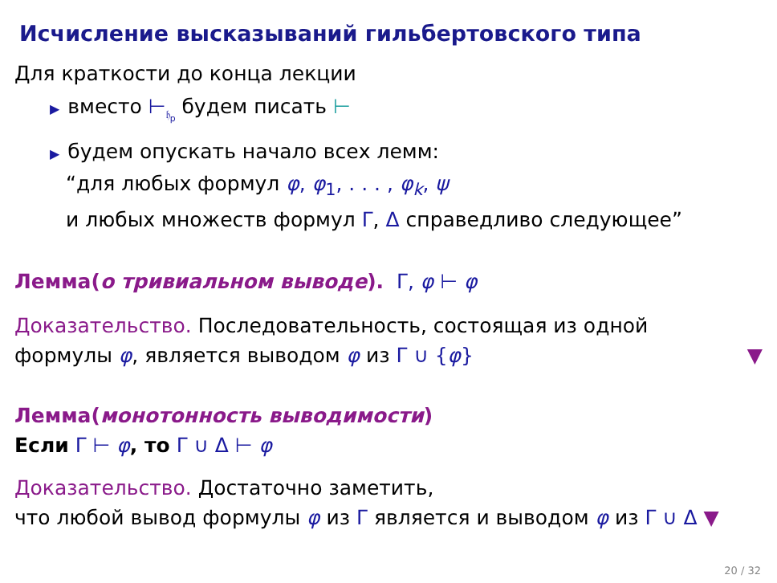Исчисление высказываний гильбертовского типа
Для краткости до конца лекции
▶ вместо ⊢<sub>𝔥<sub>p</sub></sub> будем писать ⊢
▶ будем опускать начало всех лемм:
“для любых формул φ, φ<sub>1</sub>, . . . , φ<sub>k</sub>, ψ
и любых множеств формул Γ, Δ справедливо следующее”
Лемма(о тривиальном выводе). Γ, φ ⊢ φ
Доказательство. Последовательность, состоящая из одной
формулы φ, является выводом φ из Γ ∪ {φ} ▼
Лемма(монотонность выводимости)
Если Γ ⊢ φ, то Γ ∪ Δ ⊢ φ
Доказательство. Достаточно заметить,
что любой вывод формулы φ из Γ является и выводом φ из Γ ∪ Δ ▼
20 / 32